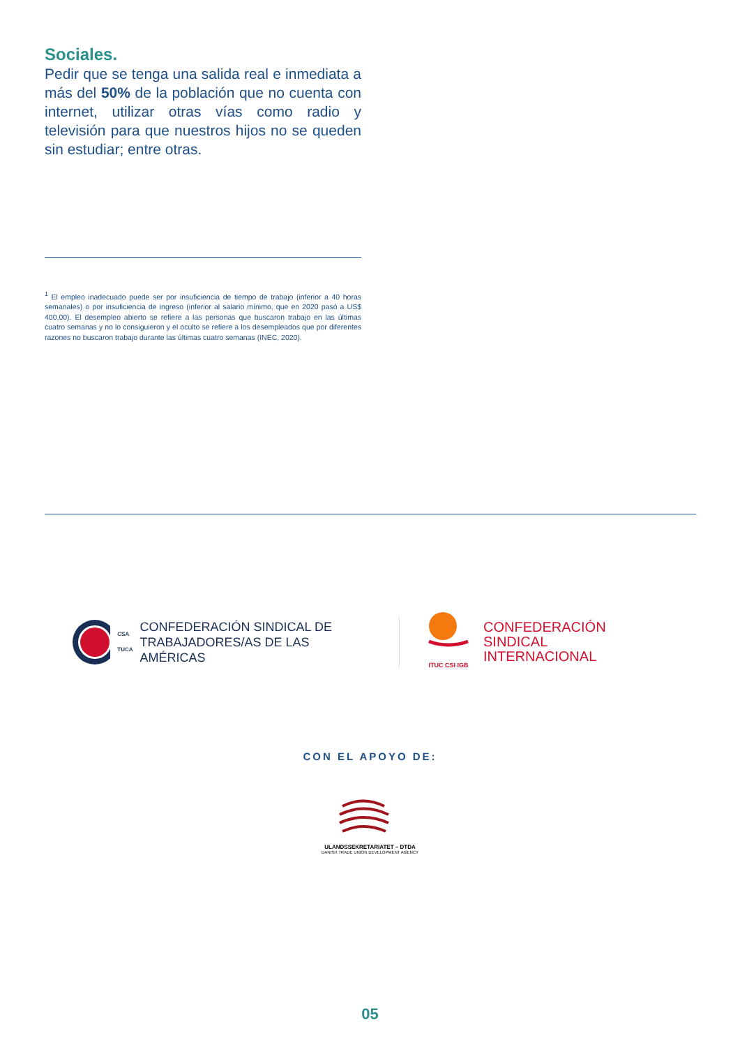Sociales.
Pedir que se tenga una salida real e inmediata a más del 50% de la población que no cuenta con internet, utilizar otras vías como radio y televisión para que nuestros hijos no se queden sin estudiar; entre otras.
<sup>1</sup> El empleo inadecuado puede ser por insuficiencia de tiempo de trabajo (inferior a 40 horas semanales) o por insuficiencia de ingreso (inferior al salario mínimo, que en 2020 pasó a US$ 400,00). El desempleo abierto se refiere a las personas que buscaron trabajo en las últimas cuatro semanas y no lo consiguieron y el oculto se refiere a los desempleados que por diferentes razones no buscaron trabajo durante las últimas cuatro semanas (INEC, 2020).
CSA
TUCA CONFEDERACIÓN SINDICAL DE
TRABAJADORES/AS DE LAS AMÉRICAS
ITUC CSI IGB
CONFEDERACIÓN SINDICAL
INTERNACIONAL
CON EL APOYO DE:
ULANDSSEKRETARIATET – DTDA
DANISH TRADE UNION DEVELOPMENT AGENCY
05